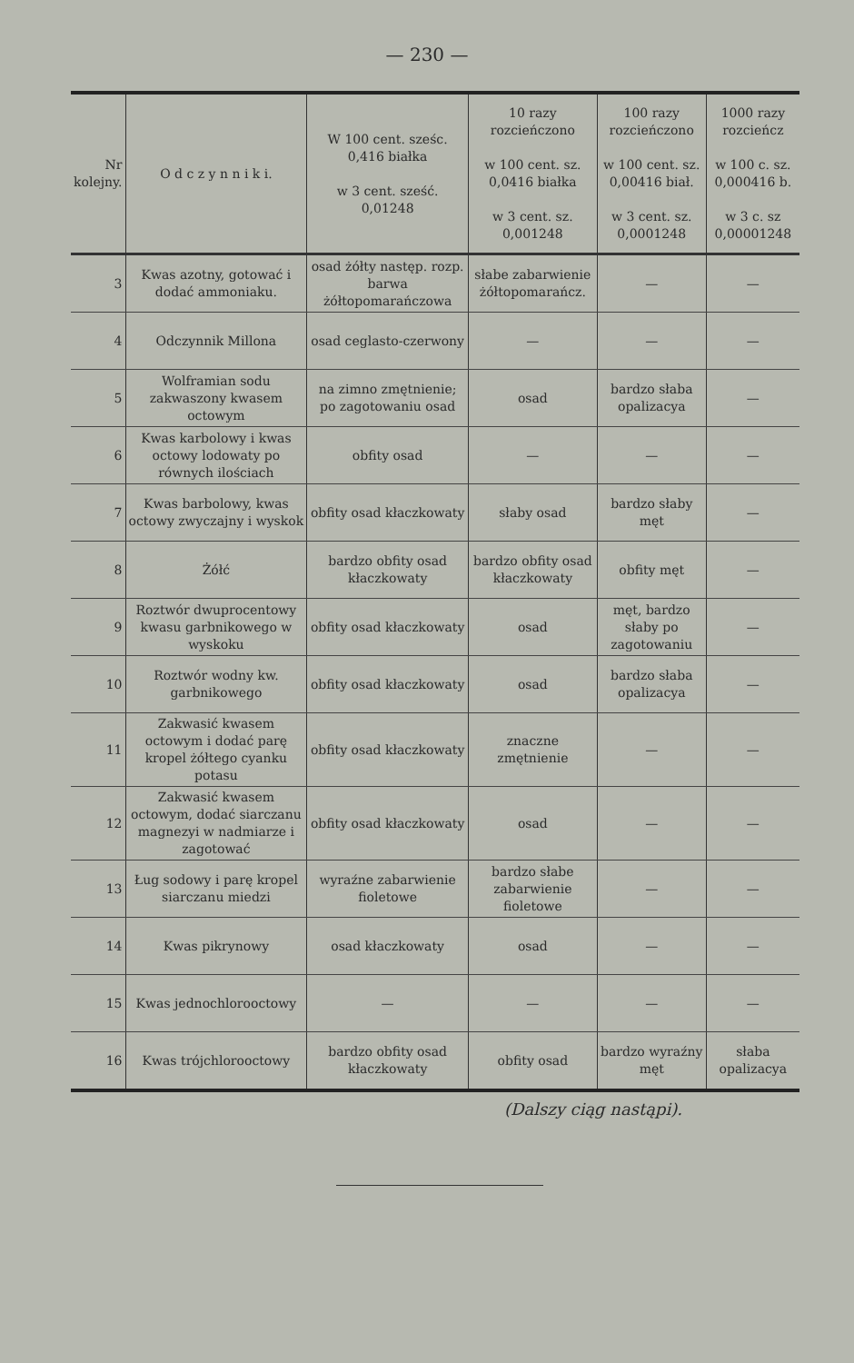— 230 —
| Nr kolejny. | O d c z y n n i k i. | W 100 cent. sześc. 0,416 białka w 3 cent. sześć. 0,01248 | 10 razy rozcieńczono w 100 cent. sz. 0,0416 białka w 3 cent. sz. 0,001248 | 100 razy rozcieńczono w 100 cent. sz. 0,00416 biał. w 3 cent. sz. 0,0001248 | 1000 razy rozcieńcz w 100 c. sz. 0,000416 b. w 3 c. sz 0,00001248 |
| --- | --- | --- | --- | --- | --- |
| 3 | Kwas azotny, gotować i dodać ammoniaku. | osad żółty następ. rozp. barwa żółtopomarańczowa | słabe zabarwienie żółtopomarańcz. | — | — |
| 4 | Odczynnik Millona | osad ceglasto-czerwony | — | — | — |
| 5 | Wolframian sodu zakwaszony kwasem octowym | na zimno zmętnienie; po zagotowaniu osad | osad | bardzo słaba opalizacya | — |
| 6 | Kwas karbolowy i kwas octowy lodowaty po równych ilościach | obfity osad | — | — | — |
| 7 | Kwas barbolowy, kwas octowy zwyczajny i wyskok | obfity osad kłaczkowaty | słaby osad | bardzo słaby męt | — |
| 8 | Żółć | bardzo obfity osad kłaczkowaty | bardzo obfity osad kłaczkowaty | obfity męt | — |
| 9 | Roztwór dwuprocentowy kwasu garbnikowego w wyskoku | obfity osad kłaczkowaty | osad | męt, bardzo słaby po zagotowaniu | — |
| 10 | Roztwór wodny kw. garbnikowego | obfity osad kłaczkowaty | osad | bardzo słaba opalizacya | — |
| 11 | Zakwasić kwasem octowym i dodać parę kropel żółtego cyanku potasu | obfity osad kłaczkowaty | znaczne zmętnienie | — | — |
| 12 | Zakwasić kwasem octowym, dodać siarczanu magnezyi w nadmiarze i zagotować | obfity osad kłaczkowaty | osad | — | — |
| 13 | Ług sodowy i parę kropel siarczanu miedzi | wyraźne zabarwienie fioletowe | bardzo słabe zabarwienie fioletowe | — | — |
| 14 | Kwas pikrynowy | osad kłaczkowaty | osad | — | — |
| 15 | Kwas jednochlorooctowy | — | — | — | — |
| 16 | Kwas trójchlorooctowy | bardzo obfity osad kłaczkowaty | obfity osad | bardzo wyraźny męt | słaba opalizacya |
(Dalszy ciąg nastąpi).